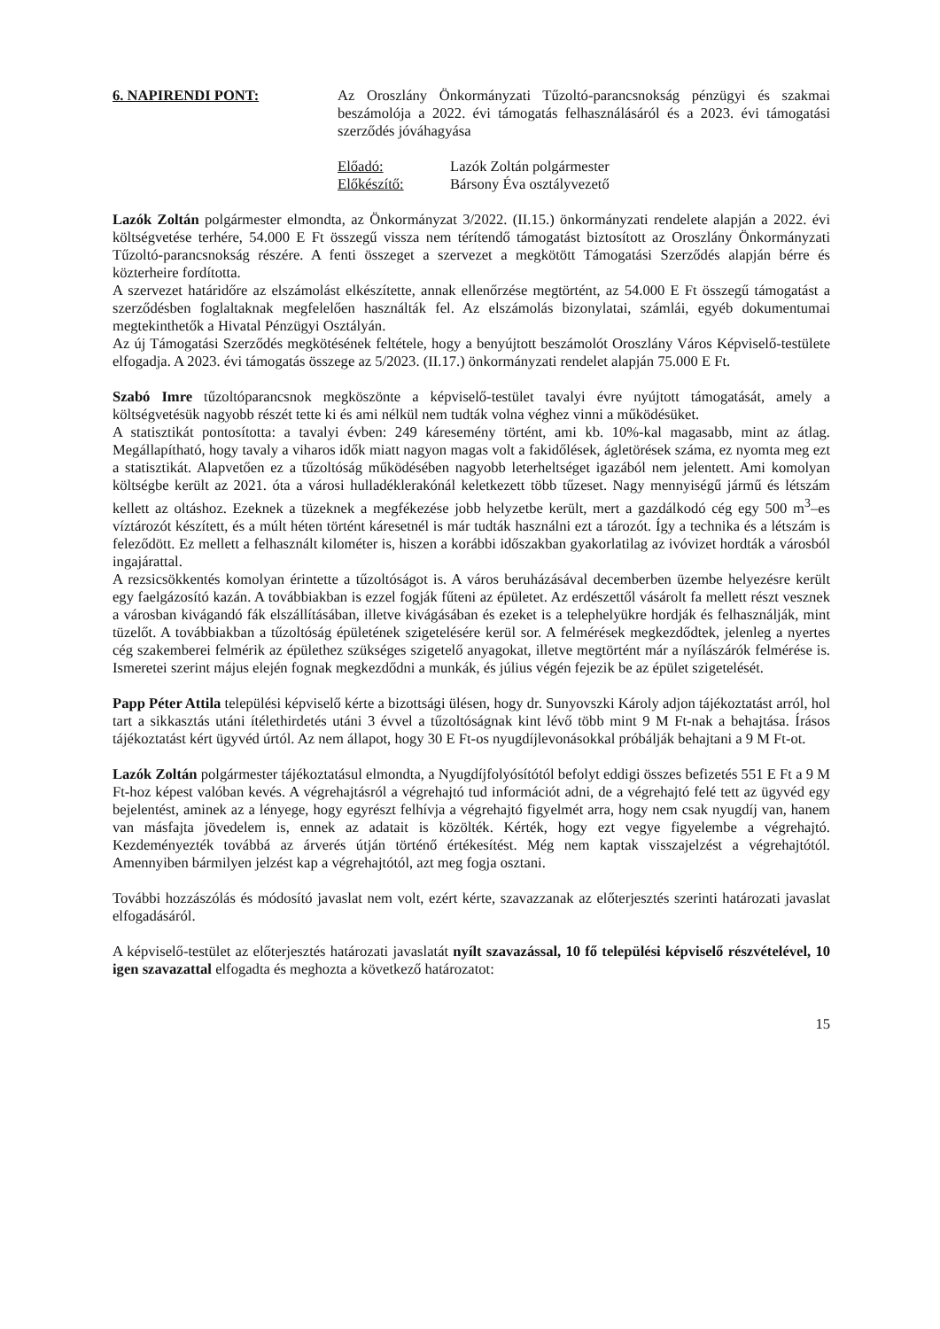6. NAPIRENDI PONT: Az Oroszlány Önkormányzati Tűzoltó-parancsnokság pénzügyi és szakmai beszámolója a 2022. évi támogatás felhasználásáról és a 2023. évi támogatási szerződés jóváhagyása
Előadó: Lazók Zoltán polgármester
Előkészítő: Bársony Éva osztályvezető
Lazók Zoltán polgármester elmondta, az Önkormányzat 3/2022. (II.15.) önkormányzati rendelete alapján a 2022. évi költségvetése terhére, 54.000 E Ft összegű vissza nem térítendő támogatást biztosított az Oroszlány Önkormányzati Tűzoltó-parancsnokság részére. A fenti összeget a szervezet a megkötött Támogatási Szerződés alapján bérre és közterheire fordította.
A szervezet határidőre az elszámolást elkészítette, annak ellenőrzése megtörtént, az 54.000 E Ft összegű támogatást a szerződésben foglaltaknak megfelelően használták fel. Az elszámolás bizonylatai, számlái, egyéb dokumentumai megtekinthetők a Hivatal Pénzügyi Osztályán.
Az új Támogatási Szerződés megkötésének feltétele, hogy a benyújtott beszámolót Oroszlány Város Képviselő-testülete elfogadja. A 2023. évi támogatás összege az 5/2023. (II.17.) önkormányzati rendelet alapján 75.000 E Ft.
Szabó Imre tűzoltóparancsnok megköszönte a képviselő-testület tavalyi évre nyújtott támogatását, amely a költségvetésük nagyobb részét tette ki és ami nélkül nem tudták volna véghez vinni a működésüket.
A statisztikát pontosította: a tavalyi évben: 249 káresemény történt, ami kb. 10%-kal magasabb, mint az átlag. Megállapítható, hogy tavaly a viharos idők miatt nagyon magas volt a fakidőlések, ágletörések száma, ez nyomta meg ezt a statisztikát. Alapvetően ez a tűzoltóság működésében nagyobb leterheltséget igazából nem jelentett. Ami komolyan költségbe került az 2021. óta a városi hulladéklerakónál keletkezett több tűzeset. Nagy mennyiségű jármű és létszám kellett az oltáshoz. Ezeknek a tüzeknek a megfékezése jobb helyzetbe került, mert a gazdálkodó cég egy 500 m<sup>3</sup>–es víztározót készített, és a múlt héten történt káresetnél is már tudták használni ezt a tározót. Így a technika és a létszám is feleződött. Ez mellett a felhasznált kilométer is, hiszen a korábbi időszakban gyakorlatilag az ivóvizet hordták a városból ingajárattal.
A rezsicsökkentés komolyan érintette a tűzoltóságot is. A város beruházásával decemberben üzembe helyezésre került egy faelgázosító kazán. A továbbiakban is ezzel fogják fűteni az épületet. Az erdészettől vásárolt fa mellett részt vesznek a városban kivágandó fák elszállításában, illetve kivágásában és ezeket is a telephelyükre hordják és felhasználják, mint tüzelőt. A továbbiakban a tűzoltóság épületének szigetelésére kerül sor. A felmérések megkezdődtek, jelenleg a nyertes cég szakemberei felmérik az épülethez szükséges szigetelő anyagokat, illetve megtörtént már a nyílászárók felmérése is. Ismeretei szerint május elején fognak megkezdődni a munkák, és július végén fejezik be az épület szigetelését.
Papp Péter Attila települési képviselő kérte a bizottsági ülésen, hogy dr. Sunyovszki Károly adjon tájékoztatást arról, hol tart a sikkasztás utáni ítélethirdetés utáni 3 évvel a tűzoltóságnak kint lévő több mint 9 M Ft-nak a behajtása. Írásos tájékoztatást kért ügyvéd úrtól. Az nem állapot, hogy 30 E Ft-os nyugdíjlevonásokkal próbálják behajtani a 9 M Ft-ot.
Lazók Zoltán polgármester tájékoztatásul elmondta, a Nyugdíjfolyósítótól befolyt eddigi összes befizetés 551 E Ft a 9 M Ft-hoz képest valóban kevés. A végrehajtásról a végrehajtó tud információt adni, de a végrehajtó felé tett az ügyvéd egy bejelentést, aminek az a lényege, hogy egyrészt felhívja a végrehajtó figyelmét arra, hogy nem csak nyugdíj van, hanem van másfajta jövedelem is, ennek az adatait is közölték. Kérték, hogy ezt vegye figyelembe a végrehajtó. Kezdeményezték továbbá az árverés útján történő értékesítést. Még nem kaptak visszajelzést a végrehajtótól. Amennyiben bármilyen jelzést kap a végrehajtótól, azt meg fogja osztani.
További hozzászólás és módosító javaslat nem volt, ezért kérte, szavazzanak az előterjesztés szerinti határozati javaslat elfogadásáról.
A képviselő-testület az előterjesztés határozati javaslatát nyílt szavazással, 10 fő települési képviselő részvételével, 10 igen szavazattal elfogadta és meghozta a következő határozatot:
15